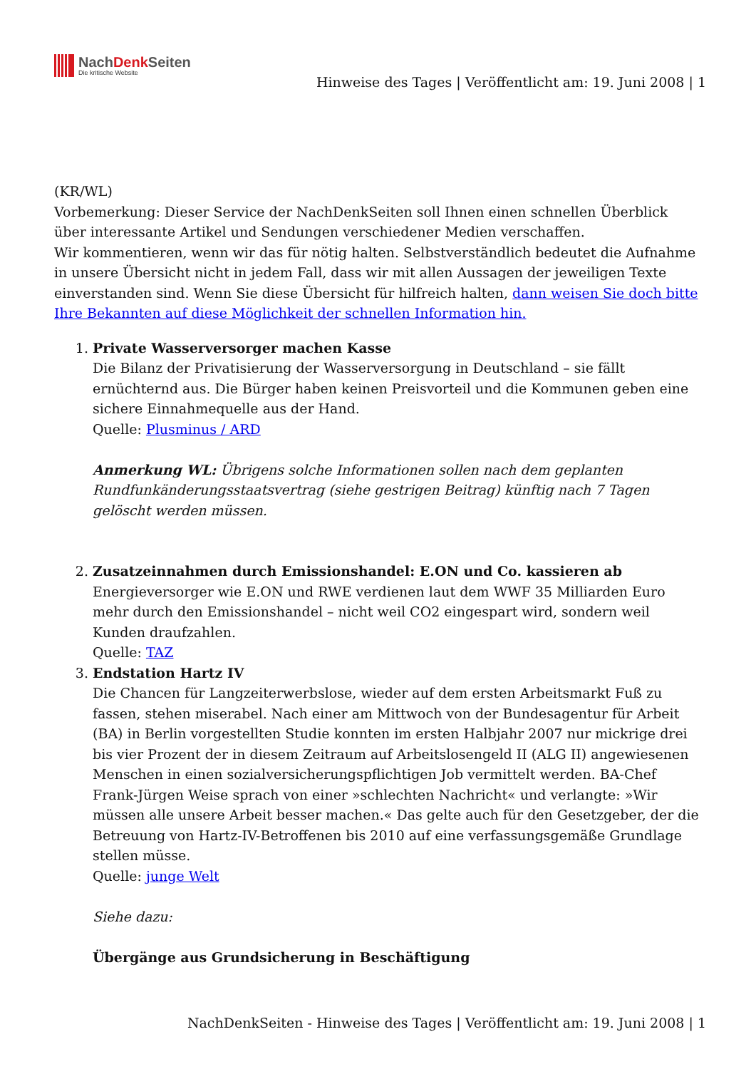NachDenk Seiten
Die kritische Website
Hinweise des Tages | Veröffentlicht am: 19. Juni 2008 | 1
(KR/WL)
Vorbemerkung: Dieser Service der NachDenkSeiten soll Ihnen einen schnellen Überblick über interessante Artikel und Sendungen verschiedener Medien verschaffen.
Wir kommentieren, wenn wir das für nötig halten. Selbstverständlich bedeutet die Aufnahme in unsere Übersicht nicht in jedem Fall, dass wir mit allen Aussagen der jeweiligen Texte einverstanden sind. Wenn Sie diese Übersicht für hilfreich halten, dann weisen Sie doch bitte Ihre Bekannten auf diese Möglichkeit der schnellen Information hin.
1. Private Wasserversorger machen Kasse
Die Bilanz der Privatisierung der Wasserversorgung in Deutschland – sie fällt ernüchternd aus. Die Bürger haben keinen Preisvorteil und die Kommunen geben eine sichere Einnahmequelle aus der Hand.
Quelle: Plusminus / ARD
Anmerkung WL: Übrigens solche Informationen sollen nach dem geplanten Rundfunkänderungsstaatsvertrag (siehe gestrigen Beitrag) künftig nach 7 Tagen gelöscht werden müssen.
2. Zusatzeinnahmen durch Emissionshandel: E.ON und Co. kassieren ab
Energieversorger wie E.ON und RWE verdienen laut dem WWF 35 Milliarden Euro mehr durch den Emissionshandel – nicht weil CO2 eingespart wird, sondern weil Kunden draufzahlen.
Quelle: TAZ
3. Endstation Hartz IV
Die Chancen für Langzeiterwerbslose, wieder auf dem ersten Arbeitsmarkt Fuß zu fassen, stehen miserabel. Nach einer am Mittwoch von der Bundesagentur für Arbeit (BA) in Berlin vorgestellten Studie konnten im ersten Halbjahr 2007 nur mickrige drei bis vier Prozent der in diesem Zeitraum auf Arbeitslosengeld II (ALG II) angewiesenen Menschen in einen sozialversicherungspflichtigen Job vermittelt werden. BA-Chef Frank-Jürgen Weise sprach von einer »schlechten Nachricht« und verlangte: »Wir müssen alle unsere Arbeit besser machen.« Das gelte auch für den Gesetzgeber, der die Betreuung von Hartz-IV-Betroffenen bis 2010 auf eine verfassungsgemäße Grundlage stellen müsse.
Quelle: junge Welt
Siehe dazu:
Übergänge aus Grundsicherung in Beschäftigung
NachDenkSeiten - Hinweise des Tages | Veröffentlicht am: 19. Juni 2008 | 1